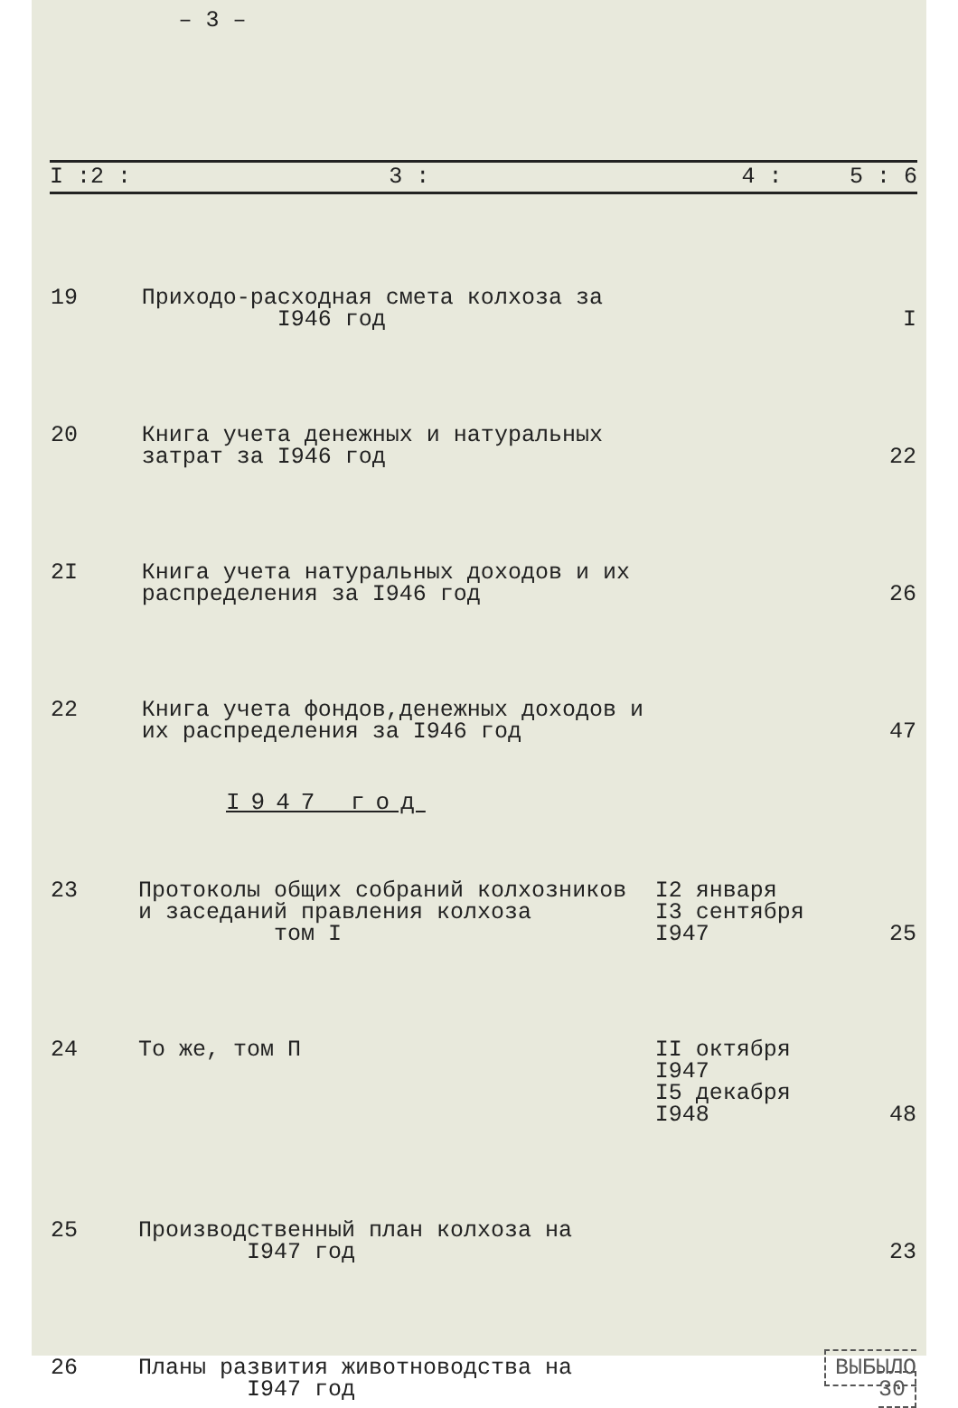– 3 –
| I :2 : | 3 : | 4 : | 5 : 6 |
| --- | --- | --- | --- |
| 19 | Приходо-расходная смета колхоза за I946 год | | I |
| 20 | Книга учета денежных и натуральных затрат за I946 год | | 22 |
| 2I | Книга учета натуральных доходов и их распределения за I946 год | | 26 |
| 22 | Книга учета фондов,денежных доходов и их распределения за I946 год | | 47 |
I947 год
| 23 | Протоколы общих собраний колхозников и заседаний правления колхоза том I | I2 января I3 сентября I947 | 25 |
| 24 | То же, том П | II октября I947 I5 декабря I948 | 48 |
| 25 | Производственный план колхоза на I947 год | | 23 |
| 26 | Планы развития животноводства на I947 год | | ВЫБЫЛО 30 |